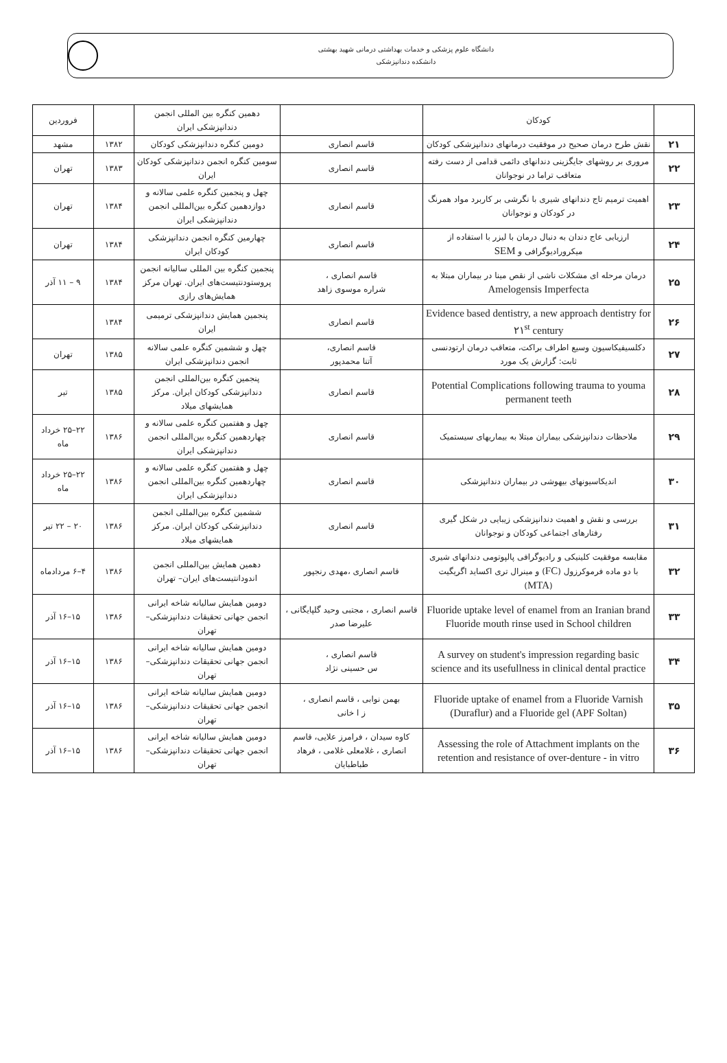دانشگاه علوم پزشکی و خدمات بهداشتی درمانی شهید بهشتی
دانشکده دندانپزشکی
| | کودکان | | دهمین کنگره بین المللی انجمن دندانپزشکی ایران | | فروردین |
| ۲۱ | نقش طرح درمان صحیح در موفقیت درمانهای دندانپزشکی کودکان | قاسم انصاری | دومین کنگره دندانپزشکی کودکان | ۱۳۸۲ | مشهد |
| ۲۲ | مروری بر روشهای جایگزینی دندانهای دائمی قدامی از دست رفته متعاقب تراما در نوجوانان | قاسم انصاری | سومین کنگره انجمن دندانپزشکی کودکان ایران | ۱۳۸۳ | تهران |
| ۲۳ | اهمیت ترمیم تاج دندانهای شیری با نگرشی بر کاربرد مواد همرنگ در کودکان و نوجوانان | قاسم انصاری | چهل و پنجمین کنگره علمی سالانه و دوازدهمین کنگره بین‌المللی انجمن دندانپزشکی ایران | ۱۳۸۴ | تهران |
| ۲۴ | ارزیابی عاج دندان به دنبال درمان با لیزر با استفاده از میکرورادیوگرافی و SEM | قاسم انصاری | چهارمین کنگره انجمن دندانپزشکی کودکان ایران | ۱۳۸۴ | تهران |
| ۲۵ | درمان مرحله ای مشکلات ناشی از نقص مینا در بیماران مبتلا به Amelogensis Imperfecta | قاسم انصاری ، شراره موسوی زاهد | پنجمین کنگره بین المللی سالیانه انجمن پروستودنتیست‌های ایران. تهران مرکز همایش‌های رازی | ۱۳۸۴ | ۹ – ۱۱ آذر |
| ۲۶ | Evidence based dentistry, a new approach dentistry for ۲۱<sup>st</sup> century | قاسم انصاری | پنجمین همایش دندانپزشکی ترمیمی ایران | ۱۳۸۴ | |
| ۲۷ | دکلسیفیکاسیون وسیع اطراف براکت، متعاقب درمان ارتودنسی ثابت: گزارش یک مورد | قاسم انصاری، آتنا محمدپور | چهل و ششمین کنگره علمی سالانه انجمن دندانپزشکی ایران | ۱۳۸۵ | تهران |
| ۲۸ | Potential Complications following trauma to youma permanent teeth | قاسم انصاری | پنجمین کنگره بین‌المللی انجمن دندانپزشکی کودکان ایران. مرکز همایشهای میلاد | ۱۳۸۵ | تیر |
| ۲۹ | ملاحظات دندانپزشکی بیماران مبتلا به بیماریهای سیستمیک | قاسم انصاری | چهل و هفتمین کنگره علمی سالانه و چهاردهمین کنگره بین‌المللی انجمن دندانپزشکی ایران | ۱۳۸۶ | ۲۲–۲۵ خرداد ماه |
| ۳۰ | اندیکاسیونهای بیهوشی در بیماران دندانپزشکی | قاسم انصاری | چهل و هفتمین کنگره علمی سالانه و چهاردهمین کنگره بین‌المللی انجمن دندانپزشکی ایران | ۱۳۸۶ | ۲۲–۲۵ خرداد ماه |
| ۳۱ | بررسی و نقش و اهمیت دندانپزشکی زیبایی در شکل گیری رفتارهای اجتماعی کودکان و نوجوانان | قاسم انصاری | ششمین کنگره بین‌المللی انجمن دندانپزشکی کودکان ایران. مرکز همایشهای میلاد | ۱۳۸۶ | ۲۰ – ۲۲ تیر |
| ۳۲ | مقابسه موفقیت کلینیکی و رادیوگرافی پالپوتومی دندانهای شیری با دو ماده فرموکرزول ( FC ) و مینرال تری اکساید اگریگیت ( MTA ) | قاسم انصاری ،مهدی رنجپور | دهمین همایش بین‌المللی انجمن اندودانتیست‌های ایران– تهران | ۱۳۸۶ | ۴–۶ مردادماه |
| ۳۳ | Fluoride uptake level of enamel from an Iranian brand Fluoride mouth rinse used in School children | قاسم انصاری ، مجتبی وحید گلپایگانی ، علیرضا صدر | دومین همایش سالیانه شاخه ایرانی انجمن جهانی تحقیقات دندانپزشکی– تهران | ۱۳۸۶ | ۱۵–۱۶ آذر |
| ۳۴ | A survey on student's impression regarding basic science and its usefullness in clinical dental practice | قاسم انصاری ، س حسینی نژاد | دومین همایش سالیانه شاخه ایرانی انجمن جهانی تحقیقات دندانپزشکی– تهران | ۱۳۸۶ | ۱۵–۱۶ آذر |
| ۳۵ | Fluoride uptake of enamel from a Fluoride Varnish (Duraflur) and a Fluoride gel (APF Soltan) | بهمن نوابی ، قاسم انصاری ، ز ا خانی | دومین همایش سالیانه شاخه ایرانی انجمن جهانی تحقیقات دندانپزشکی– تهران | ۱۳۸۶ | ۱۵–۱۶ آذر |
| ۳۶ | Assessing the role of Attachment implants on the retention and resistance of over-denture - in vitro | کاوه سیدان ، فرامرز علایی، قاسم انصاری ، غلامعلی غلامی ، فرهاد طباطبایان | دومین همایش سالیانه شاخه ایرانی انجمن جهانی تحقیقات دندانپزشکی– تهران | ۱۳۸۶ | ۱۵–۱۶ آذر |